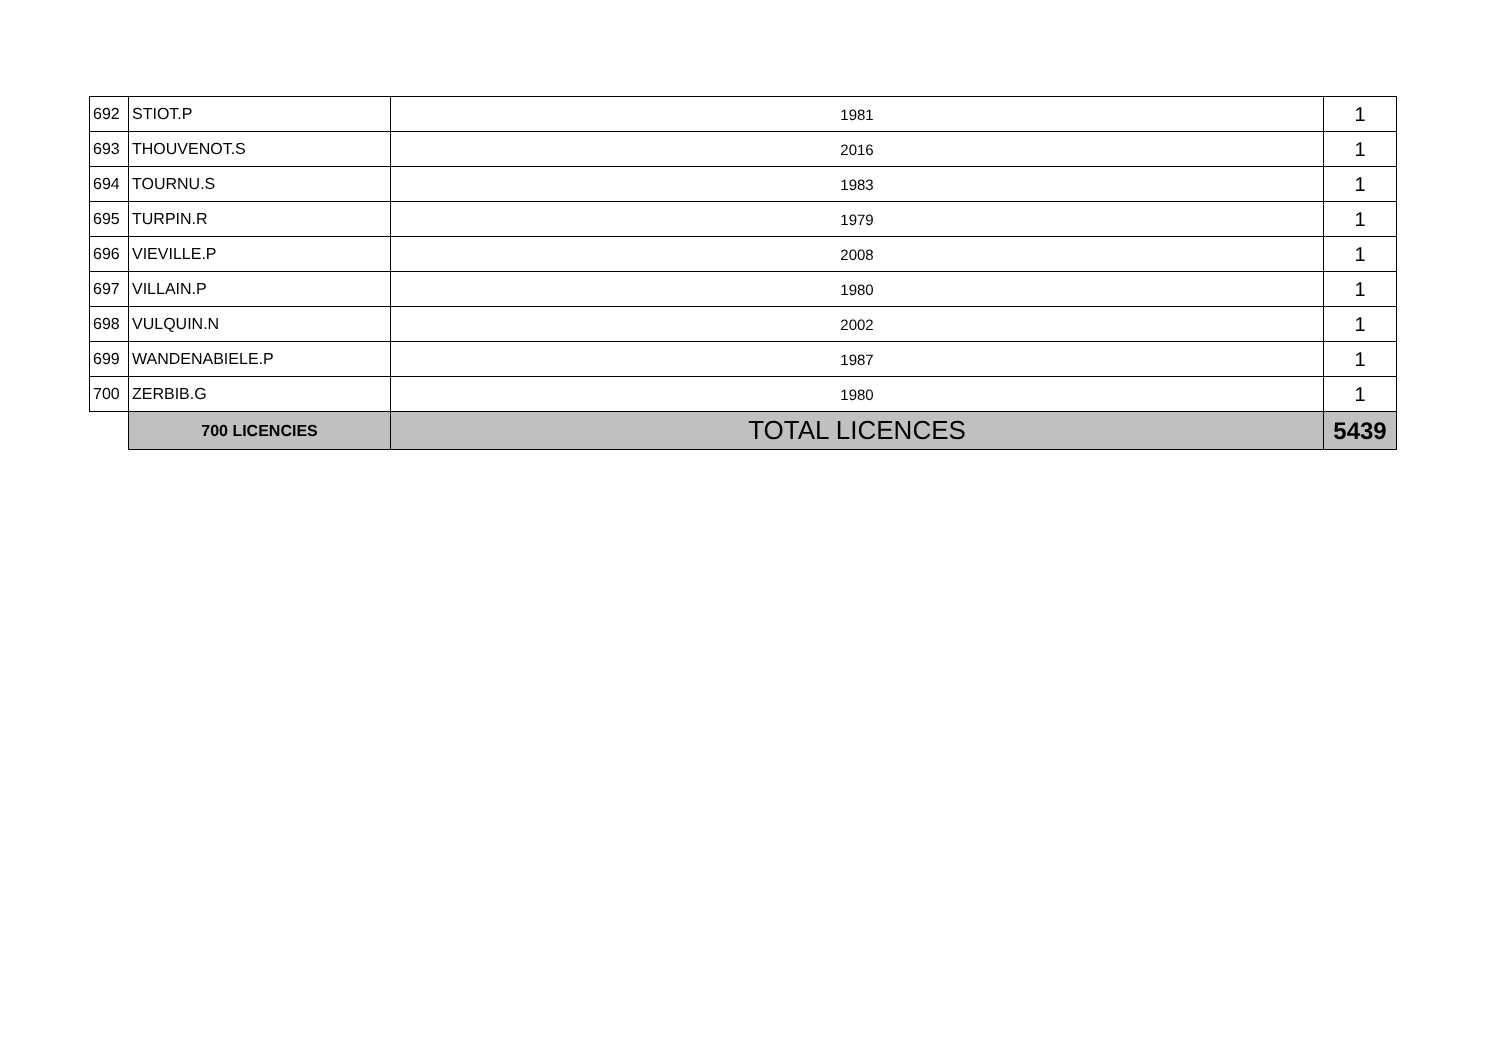| 692 | STIOT.P | 1981 | 1 |
| 693 | THOUVENOT.S | 2016 | 1 |
| 694 | TOURNU.S | 1983 | 1 |
| 695 | TURPIN.R | 1979 | 1 |
| 696 | VIEVILLE.P | 2008 | 1 |
| 697 | VILLAIN.P | 1980 | 1 |
| 698 | VULQUIN.N | 2002 | 1 |
| 699 | WANDENABIELE.P | 1987 | 1 |
| 700 | ZERBIB.G | 1980 | 1 |
| | 700 LICENCIES | TOTAL LICENCES | 5439 |